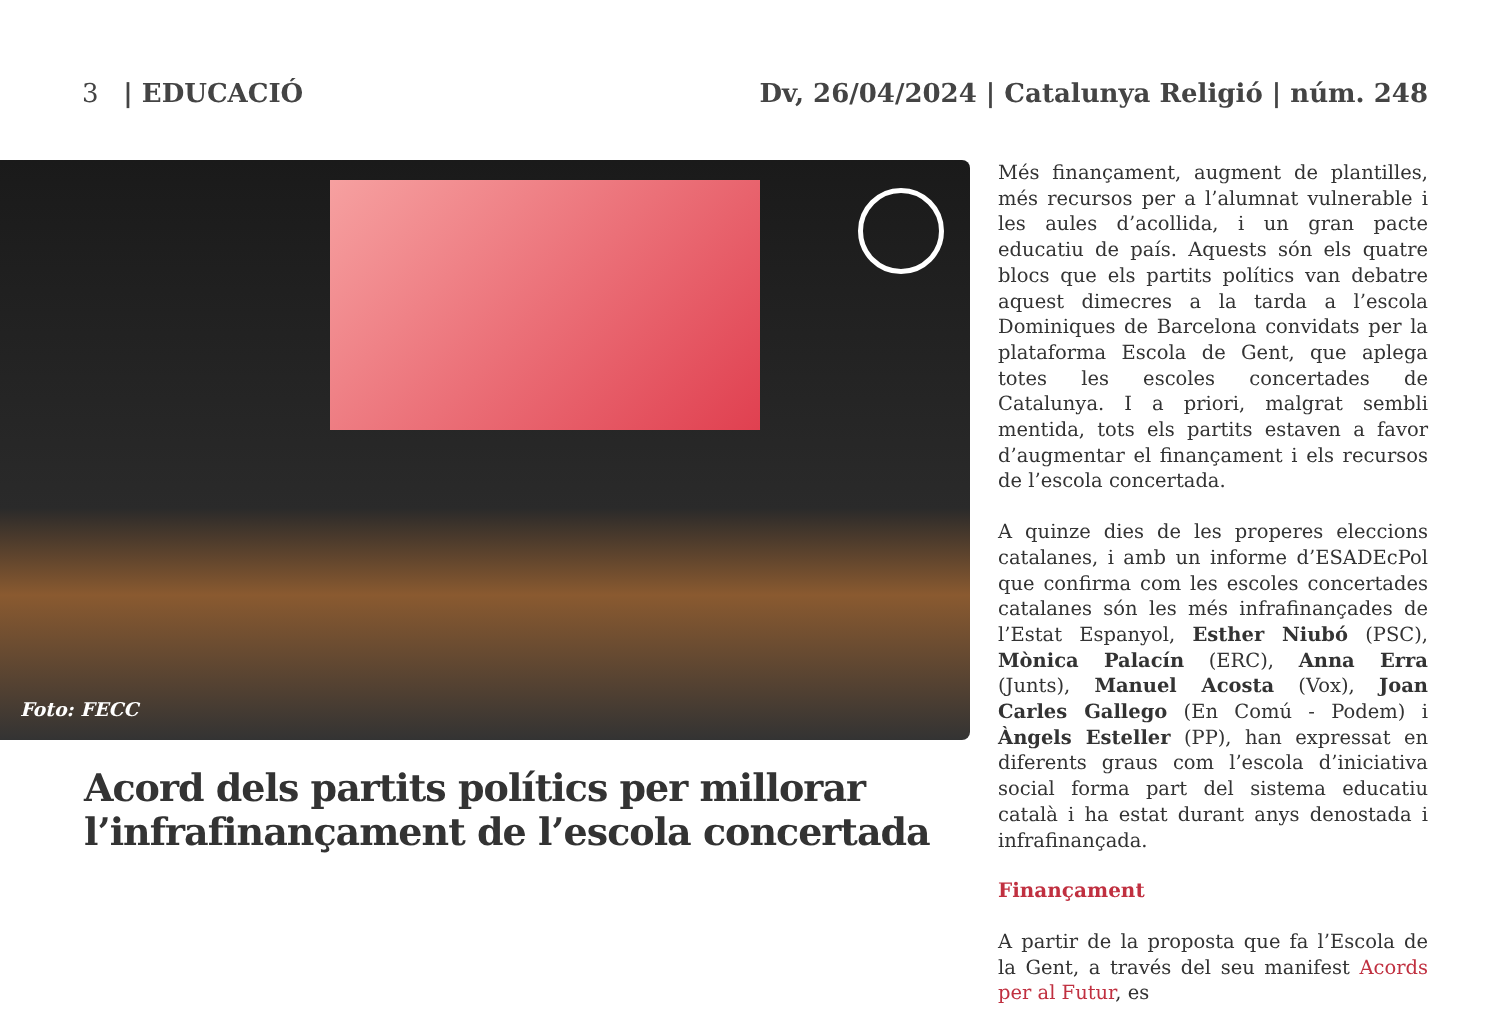3 | EDUCACIÓ Dv, 26/04/2024 | Catalunya Religió | núm. 248
Foto: FECC
Acord dels partits polítics per millorar l’infrafinançament de l’escola concertada
Més finançament, augment de plantilles, més recursos per a l’alumnat vulnerable i les aules d’acollida, i un gran pacte educatiu de país. Aquests són els quatre blocs que els partits polítics van debatre aquest dimecres a la tarda a l’escola Dominiques de Barcelona convidats per la plataforma Escola de Gent, que aplega totes les escoles concertades de Catalunya. I a priori, malgrat sembli mentida, tots els partits estaven a favor d’augmentar el finançament i els recursos de l’escola concertada.
A quinze dies de les properes eleccions catalanes, i amb un informe d’ESADEcPol que confirma com les escoles concertades catalanes són les més infrafinançades de l’Estat Espanyol, Esther Niubó (PSC), Mònica Palacín (ERC), Anna Erra (Junts), Manuel Acosta (Vox), Joan Carles Gallego (En Comú - Podem) i Àngels Esteller (PP), han expressat en diferents graus com l’escola d’iniciativa social forma part del sistema educatiu català i ha estat durant anys denostada i infrafinançada.
Finançament
A partir de la proposta que fa l’Escola de la Gent, a través del seu manifest Acords per al Futur, es